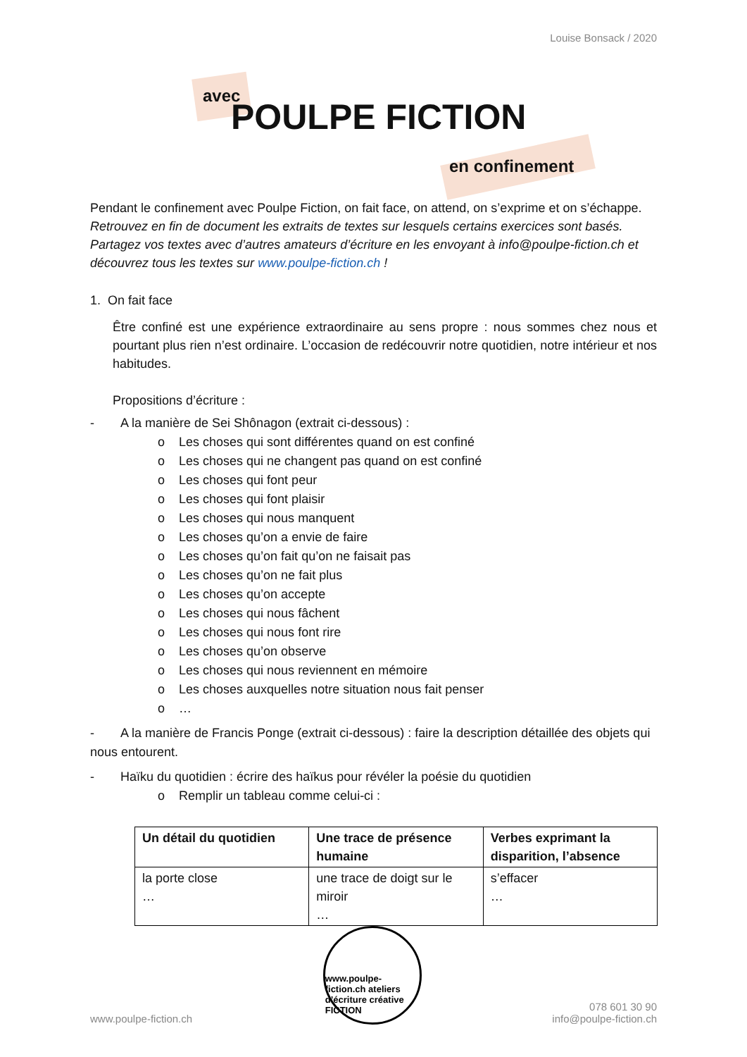Louise Bonsack / 2020
avec
POULPE FICTION
en confinement
Pendant le confinement avec Poulpe Fiction, on fait face, on attend, on s’exprime et on s’échappe.
Retrouvez en fin de document les extraits de textes sur lesquels certains exercices sont basés. Partagez vos textes avec d’autres amateurs d’écriture en les envoyant à info@poulpe-fiction.ch et découvrez tous les textes sur www.poulpe-fiction.ch !
1. On fait face
Être confiné est une expérience extraordinaire au sens propre : nous sommes chez nous et pourtant plus rien n’est ordinaire. L’occasion de redécouvrir notre quotidien, notre intérieur et nos habitudes.
Propositions d’écriture :
- A la manière de Sei Shônagon (extrait ci-dessous) :
o Les choses qui sont différentes quand on est confiné
o Les choses qui ne changent pas quand on est confiné
o Les choses qui font peur
o Les choses qui font plaisir
o Les choses qui nous manquent
o Les choses qu’on a envie de faire
o Les choses qu’on fait qu’on ne faisait pas
o Les choses qu’on ne fait plus
o Les choses qu’on accepte
o Les choses qui nous fâchent
o Les choses qui nous font rire
o Les choses qu’on observe
o Les choses qui nous reviennent en mémoire
o Les choses auxquelles notre situation nous fait penser
o …
- A la manière de Francis Ponge (extrait ci-dessous) : faire la description détaillée des objets qui nous entourent.
- Haïku du quotidien : écrire des haïkus pour révéler la poésie du quotidien
o Remplir un tableau comme celui-ci :
| Un détail du quotidien | Une trace de présence humaine | Verbes exprimant la disparition, l’absence |
| --- | --- | --- |
| la porte close … | une trace de doigt sur le miroir … | s’effacer … |
www.poulpe-fiction.ch
www.poulpe-fiction.ch ateliers d’écriture créative FICTION
078 601 30 90
info@poulpe-fiction.ch